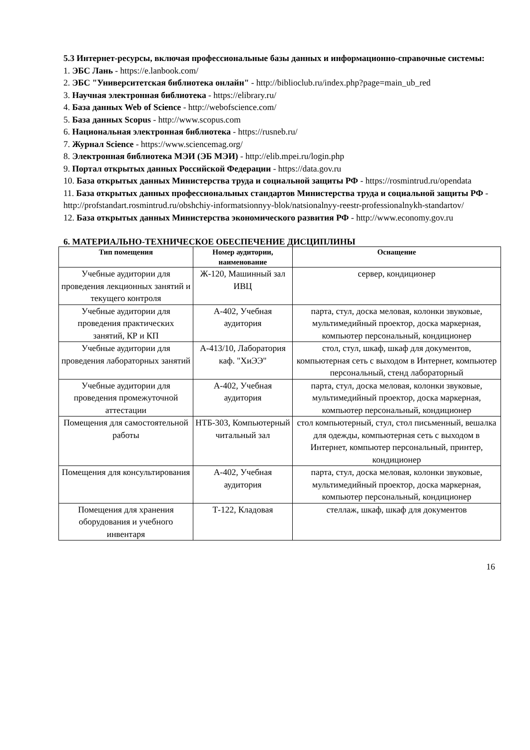5.3 Интернет-ресурсы, включая профессиональные базы данных и информационно-справочные системы:
1. ЭБС Лань - https://e.lanbook.com/
2. ЭБС "Университетская библиотека онлайн" - http://biblioclub.ru/index.php?page=main_ub_red
3. Научная электронная библиотека - https://elibrary.ru/
4. База данных Web of Science - http://webofscience.com/
5. База данных Scopus - http://www.scopus.com
6. Национальная электронная библиотека - https://rusneb.ru/
7. Журнал Science - https://www.sciencemag.org/
8. Электронная библиотека МЭИ (ЭБ МЭИ) - http://elib.mpei.ru/login.php
9. Портал открытых данных Российской Федерации - https://data.gov.ru
10. База открытых данных Министерства труда и социальной защиты РФ - https://rosmintrud.ru/opendata
11. База открытых данных профессиональных стандартов Министерства труда и социальной защиты РФ - http://profstandart.rosmintrud.ru/obshchiy-informatsionnyy-blok/natsionalnyy-reestr-professionalnykh-standartov/
12. База открытых данных Министерства экономического развития РФ - http://www.economy.gov.ru
6. МАТЕРИАЛЬНО-ТЕХНИЧЕСКОЕ ОБЕСПЕЧЕНИЕ ДИСЦИПЛИНЫ
| Тип помещения | Номер аудитории, наименование | Оснащение |
| --- | --- | --- |
| Учебные аудитории для проведения лекционных занятий и текущего контроля | Ж-120, Машинный зал ИВЦ | сервер, кондиционер |
| Учебные аудитории для проведения практических занятий, КР и КП | А-402, Учебная аудитория | парта, стул, доска меловая, колонки звуковые, мультимедийный проектор, доска маркерная, компьютер персональный, кондиционер |
| Учебные аудитории для проведения лабораторных занятий | А-413/10, Лаборатория каф. "ХиЭЭ" | стол, стул, шкаф, шкаф для документов, компьютерная сеть с выходом в Интернет, компьютер персональный, стенд лабораторный |
| Учебные аудитории для проведения промежуточной аттестации | А-402, Учебная аудитория | парта, стул, доска меловая, колонки звуковые, мультимедийный проектор, доска маркерная, компьютер персональный, кондиционер |
| Помещения для самостоятельной работы | НТБ-303, Компьютерный читальный зал | стол компьютерный, стул, стол письменный, вешалка для одежды, компьютерная сеть с выходом в Интернет, компьютер персональный, принтер, кондиционер |
| Помещения для консультирования | А-402, Учебная аудитория | парта, стул, доска меловая, колонки звуковые, мультимедийный проектор, доска маркерная, компьютер персональный, кондиционер |
| Помещения для хранения оборудования и учебного инвентаря | Т-122, Кладовая | стеллаж, шкаф, шкаф для документов |
16